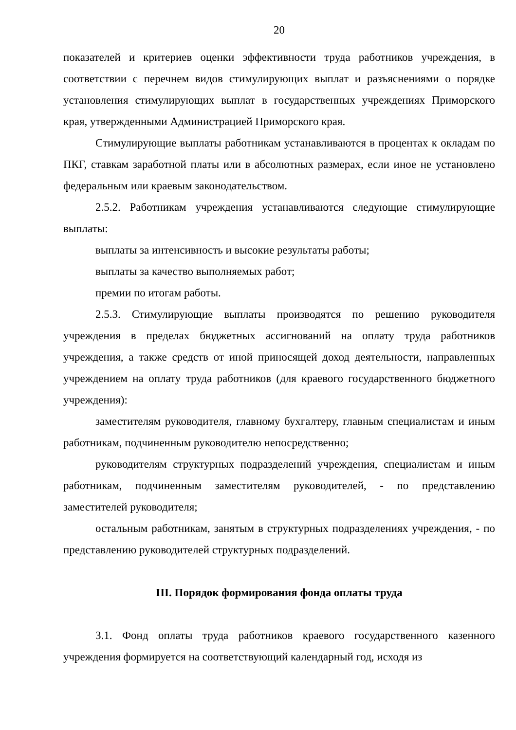20
показателей и критериев оценки эффективности труда работников учреждения, в соответствии с перечнем видов стимулирующих выплат и разъяснениями о порядке установления стимулирующих выплат в государственных учреждениях Приморского края, утвержденными Администрацией Приморского края.
Стимулирующие выплаты работникам устанавливаются в процентах к окладам по ПКГ, ставкам заработной платы или в абсолютных размерах, если иное не установлено федеральным или краевым законодательством.
2.5.2. Работникам учреждения устанавливаются следующие стимулирующие выплаты:
выплаты за интенсивность и высокие результаты работы;
выплаты за качество выполняемых работ;
премии по итогам работы.
2.5.3. Стимулирующие выплаты производятся по решению руководителя учреждения в пределах бюджетных ассигнований на оплату труда работников учреждения, а также средств от иной приносящей доход деятельности, направленных учреждением на оплату труда работников (для краевого государственного бюджетного учреждения):
заместителям руководителя, главному бухгалтеру, главным специалистам и иным работникам, подчиненным руководителю непосредственно;
руководителям структурных подразделений учреждения, специалистам и иным работникам, подчиненным заместителям руководителей, - по представлению заместителей руководителя;
остальным работникам, занятым в структурных подразделениях учреждения, - по представлению руководителей структурных подразделений.
III. Порядок формирования фонда оплаты труда
3.1. Фонд оплаты труда работников краевого государственного казенного учреждения формируется на соответствующий календарный год, исходя из